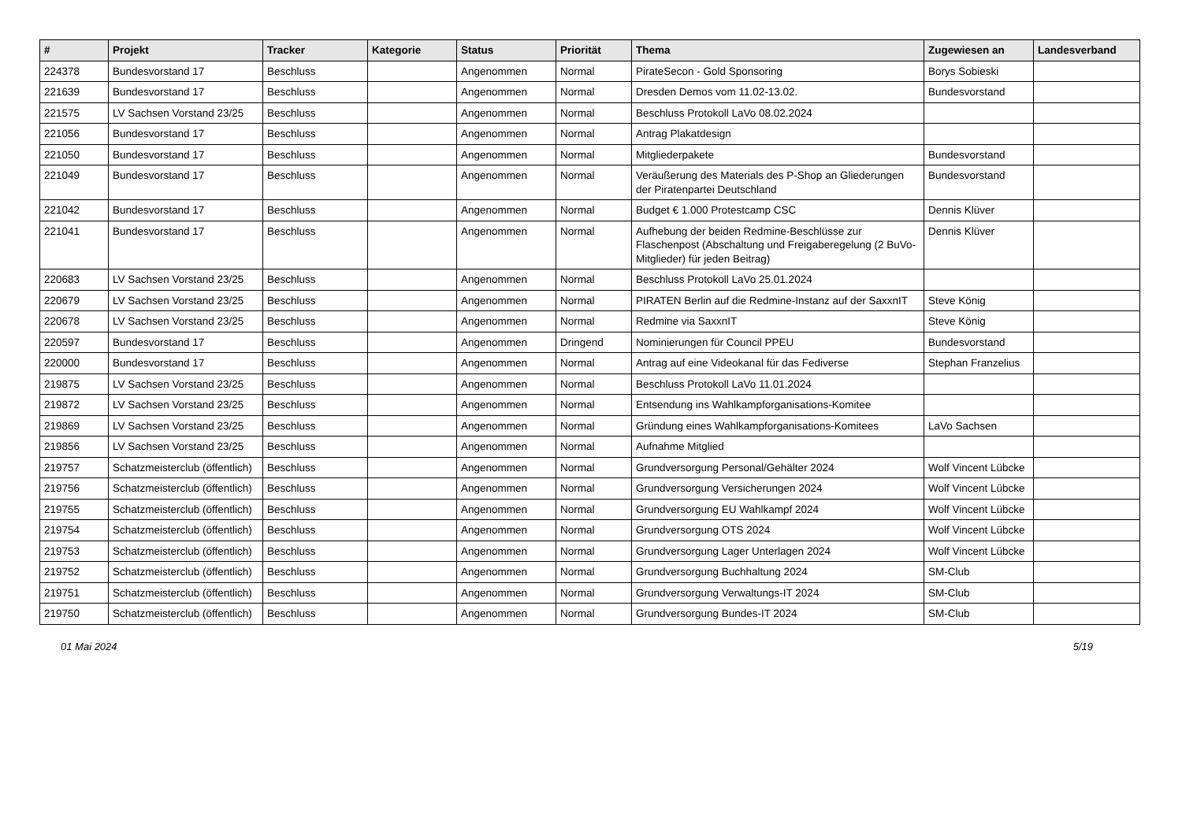| # | Projekt | Tracker | Kategorie | Status | Priorität | Thema | Zugewiesen an | Landesverband |
| --- | --- | --- | --- | --- | --- | --- | --- | --- |
| 224378 | Bundesvorstand 17 | Beschluss | | Angenommen | Normal | PirateSecon - Gold Sponsoring | Borys Sobieski | |
| 221639 | Bundesvorstand 17 | Beschluss | | Angenommen | Normal | Dresden Demos vom 11.02-13.02. | Bundesvorstand | |
| 221575 | LV Sachsen Vorstand 23/25 | Beschluss | | Angenommen | Normal | Beschluss Protokoll LaVo 08.02.2024 | | |
| 221056 | Bundesvorstand 17 | Beschluss | | Angenommen | Normal | Antrag Plakatdesign | | |
| 221050 | Bundesvorstand 17 | Beschluss | | Angenommen | Normal | Mitgliederpakete | Bundesvorstand | |
| 221049 | Bundesvorstand 17 | Beschluss | | Angenommen | Normal | Veräußerung des Materials des P-Shop an Gliederungen der Piratenpartei Deutschland | Bundesvorstand | |
| 221042 | Bundesvorstand 17 | Beschluss | | Angenommen | Normal | Budget € 1.000 Protestcamp CSC | Dennis Klüver | |
| 221041 | Bundesvorstand 17 | Beschluss | | Angenommen | Normal | Aufhebung der beiden Redmine-Beschlüsse zur Flaschenpost (Abschaltung und Freigaberegelung (2 BuVo-Mitglieder) für jeden Beitrag) | Dennis Klüver | |
| 220683 | LV Sachsen Vorstand 23/25 | Beschluss | | Angenommen | Normal | Beschluss Protokoll LaVo 25.01.2024 | | |
| 220679 | LV Sachsen Vorstand 23/25 | Beschluss | | Angenommen | Normal | PIRATEN Berlin auf die Redmine-Instanz auf der SaxxnIT | Steve König | |
| 220678 | LV Sachsen Vorstand 23/25 | Beschluss | | Angenommen | Normal | Redmine via SaxxnIT | Steve König | |
| 220597 | Bundesvorstand 17 | Beschluss | | Angenommen | Dringend | Nominierungen für Council PPEU | Bundesvorstand | |
| 220000 | Bundesvorstand 17 | Beschluss | | Angenommen | Normal | Antrag auf eine Videokanal für das Fediverse | Stephan Franzelius | |
| 219875 | LV Sachsen Vorstand 23/25 | Beschluss | | Angenommen | Normal | Beschluss Protokoll LaVo 11.01.2024 | | |
| 219872 | LV Sachsen Vorstand 23/25 | Beschluss | | Angenommen | Normal | Entsendung ins Wahlkampforganisations-Komitee | | |
| 219869 | LV Sachsen Vorstand 23/25 | Beschluss | | Angenommen | Normal | Gründung eines Wahlkampforganisations-Komitees | LaVo Sachsen | |
| 219856 | LV Sachsen Vorstand 23/25 | Beschluss | | Angenommen | Normal | Aufnahme Mitglied | | |
| 219757 | Schatzmeisterclub (öffentlich) | Beschluss | | Angenommen | Normal | Grundversorgung Personal/Gehälter 2024 | Wolf Vincent Lübcke | |
| 219756 | Schatzmeisterclub (öffentlich) | Beschluss | | Angenommen | Normal | Grundversorgung Versicherungen 2024 | Wolf Vincent Lübcke | |
| 219755 | Schatzmeisterclub (öffentlich) | Beschluss | | Angenommen | Normal | Grundversorgung EU Wahlkampf 2024 | Wolf Vincent Lübcke | |
| 219754 | Schatzmeisterclub (öffentlich) | Beschluss | | Angenommen | Normal | Grundversorgung OTS 2024 | Wolf Vincent Lübcke | |
| 219753 | Schatzmeisterclub (öffentlich) | Beschluss | | Angenommen | Normal | Grundversorgung Lager Unterlagen 2024 | Wolf Vincent Lübcke | |
| 219752 | Schatzmeisterclub (öffentlich) | Beschluss | | Angenommen | Normal | Grundversorgung Buchhaltung 2024 | SM-Club | |
| 219751 | Schatzmeisterclub (öffentlich) | Beschluss | | Angenommen | Normal | Grundversorgung Verwaltungs-IT 2024 | SM-Club | |
| 219750 | Schatzmeisterclub (öffentlich) | Beschluss | | Angenommen | Normal | Grundversorgung Bundes-IT 2024 | SM-Club | |
01 Mai 2024 5/19